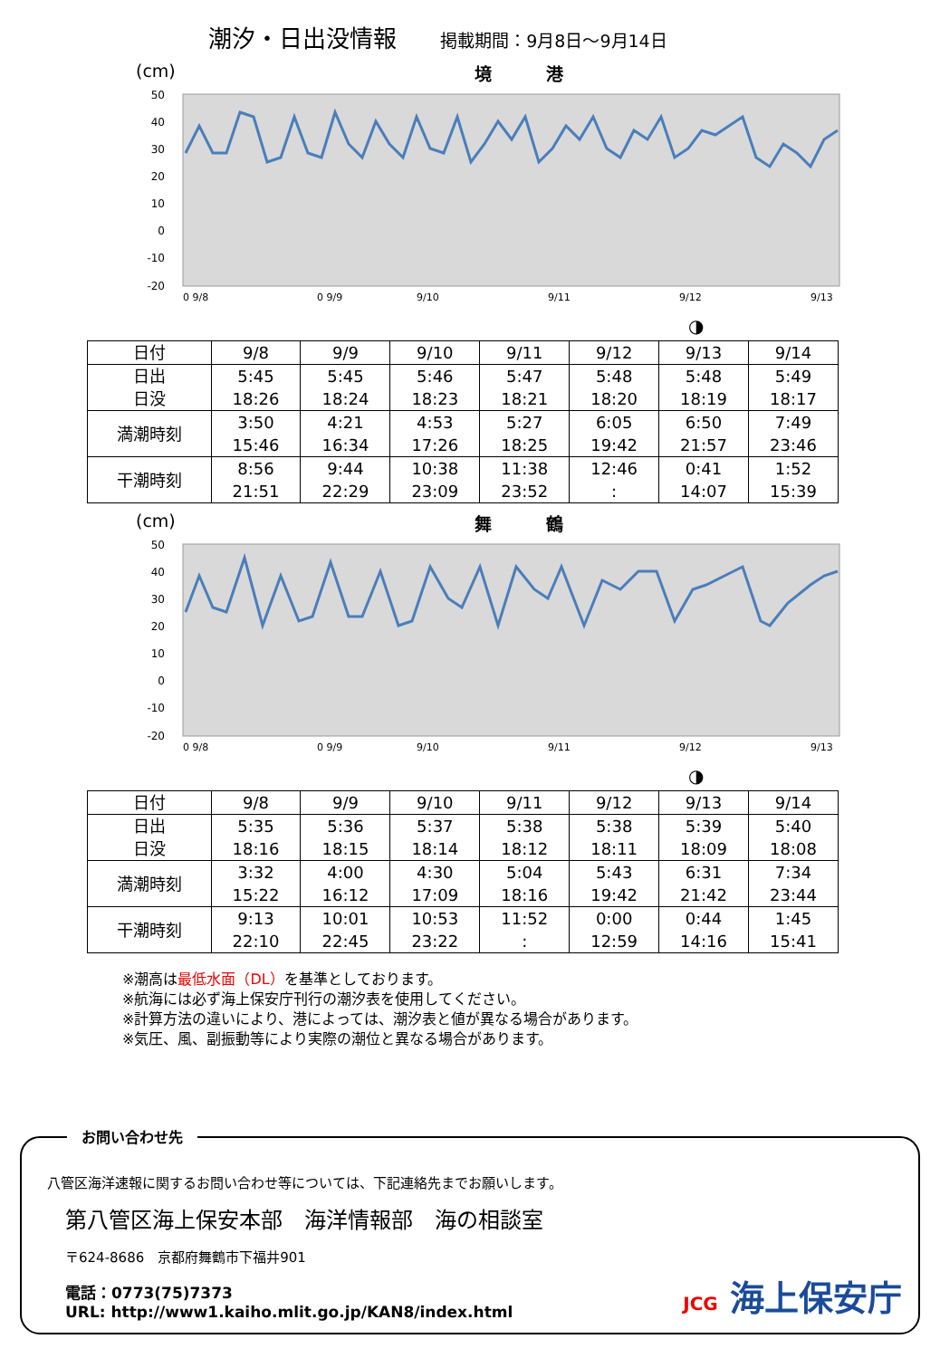潮汐・日出没情報 掲載期間：9月8日～9月14日
(cm) 境港
50
40
30
20
10
0
-10
-20
0 9/8
0 9/9
9/10
9/11
9/12
9/13
◑
| 日付 | 9/8 | 9/9 | 9/10 | 9/11 | 9/12 | 9/13 | 9/14 |
| 日出 日没 | 5:45 18:26 | 5:45 18:24 | 5:46 18:23 | 5:47 18:21 | 5:48 18:20 | 5:48 18:19 | 5:49 18:17 |
| 満潮時刻 | 3:50 15:46 | 4:21 16:34 | 4:53 17:26 | 5:27 18:25 | 6:05 19:42 | 6:50 21:57 | 7:49 23:46 |
| 干潮時刻 | 8:56 21:51 | 9:44 22:29 | 10:38 23:09 | 11:38 23:52 | 12:46 : | 0:41 14:07 | 1:52 15:39 |
(cm) 舞鶴
50
40
30
20
10
0
-10
-20
0 9/8
0 9/9
9/10
9/11
9/12
9/13
◑
| 日付 | 9/8 | 9/9 | 9/10 | 9/11 | 9/12 | 9/13 | 9/14 |
| 日出 日没 | 5:35 18:16 | 5:36 18:15 | 5:37 18:14 | 5:38 18:12 | 5:38 18:11 | 5:39 18:09 | 5:40 18:08 |
| 満潮時刻 | 3:32 15:22 | 4:00 16:12 | 4:30 17:09 | 5:04 18:16 | 5:43 19:42 | 6:31 21:42 | 7:34 23:44 |
| 干潮時刻 | 9:13 22:10 | 10:01 22:45 | 10:53 23:22 | 11:52 : | 0:00 12:59 | 0:44 14:16 | 1:45 15:41 |
※潮高は最低水面（DL）を基準としております。
※航海には必ず海上保安庁刊行の潮汐表を使用してください。
※計算方法の違いにより、港によっては、潮汐表と値が異なる場合があります。
※気圧、風、副振動等により実際の潮位と異なる場合があります。
お問い合わせ先
八管区海洋速報に関するお問い合わせ等については、下記連絡先までお願いします。
第八管区海上保安本部　海洋情報部　海の相談室
〒624-8686　京都府舞鶴市下福井901
電話：0773(75)7373
URL: http://www1.kaiho.mlit.go.jp/KAN8/index.html
JCG 海上保安庁